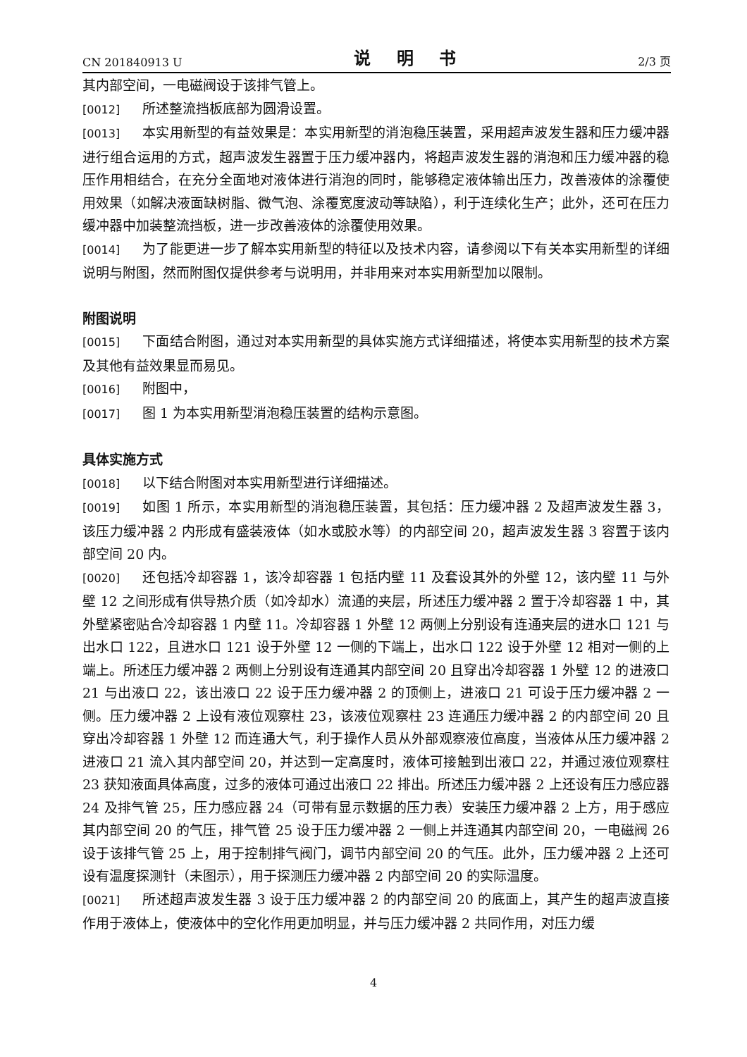CN 201840913 U 说 明 书 2/3 页
其内部空间，一电磁阀设于该排气管上。
[0012] 所述整流挡板底部为圆滑设置。
[0013] 本实用新型的有益效果是：本实用新型的消泡稳压装置，采用超声波发生器和压力缓冲器进行组合运用的方式，超声波发生器置于压力缓冲器内，将超声波发生器的消泡和压力缓冲器的稳压作用相结合，在充分全面地对液体进行消泡的同时，能够稳定液体输出压力，改善液体的涂覆使用效果（如解决液面缺树脂、微气泡、涂覆宽度波动等缺陷），利于连续化生产；此外，还可在压力缓冲器中加装整流挡板，进一步改善液体的涂覆使用效果。
[0014] 为了能更进一步了解本实用新型的特征以及技术内容，请参阅以下有关本实用新型的详细说明与附图，然而附图仅提供参考与说明用，并非用来对本实用新型加以限制。
附图说明
[0015] 下面结合附图，通过对本实用新型的具体实施方式详细描述，将使本实用新型的技术方案及其他有益效果显而易见。
[0016] 附图中，
[0017] 图 1 为本实用新型消泡稳压装置的结构示意图。
具体实施方式
[0018] 以下结合附图对本实用新型进行详细描述。
[0019] 如图 1 所示，本实用新型的消泡稳压装置，其包括：压力缓冲器 2 及超声波发生器 3，该压力缓冲器 2 内形成有盛装液体（如水或胶水等）的内部空间 20，超声波发生器 3 容置于该内部空间 20 内。
[0020] 还包括冷却容器 1，该冷却容器 1 包括内壁 11 及套设其外的外壁 12，该内壁 11 与外壁 12 之间形成有供导热介质（如冷却水）流通的夹层，所述压力缓冲器 2 置于冷却容器 1 中，其外壁紧密贴合冷却容器 1 内壁 11。冷却容器 1 外壁 12 两侧上分别设有连通夹层的进水口 121 与出水口 122，且进水口 121 设于外壁 12 一侧的下端上，出水口 122 设于外壁 12 相对一侧的上端上。所述压力缓冲器 2 两侧上分别设有连通其内部空间 20 且穿出冷却容器 1 外壁 12 的进液口 21 与出液口 22，该出液口 22 设于压力缓冲器 2 的顶侧上，进液口 21 可设于压力缓冲器 2 一侧。压力缓冲器 2 上设有液位观察柱 23，该液位观察柱 23 连通压力缓冲器 2 的内部空间 20 且穿出冷却容器 1 外壁 12 而连通大气，利于操作人员从外部观察液位高度，当液体从压力缓冲器 2 进液口 21 流入其内部空间 20，并达到一定高度时，液体可接触到出液口 22，并通过液位观察柱 23 获知液面具体高度，过多的液体可通过出液口 22 排出。所述压力缓冲器 2 上还设有压力感应器 24 及排气管 25，压力感应器 24（可带有显示数据的压力表）安装压力缓冲器 2 上方，用于感应其内部空间 20 的气压，排气管 25 设于压力缓冲器 2 一侧上并连通其内部空间 20，一电磁阀 26 设于该排气管 25 上，用于控制排气阀门，调节内部空间 20 的气压。此外，压力缓冲器 2 上还可设有温度探测针（未图示），用于探测压力缓冲器 2 内部空间 20 的实际温度。
[0021] 所述超声波发生器 3 设于压力缓冲器 2 的内部空间 20 的底面上，其产生的超声波直接作用于液体上，使液体中的空化作用更加明显，并与压力缓冲器 2 共同作用，对压力缓
4